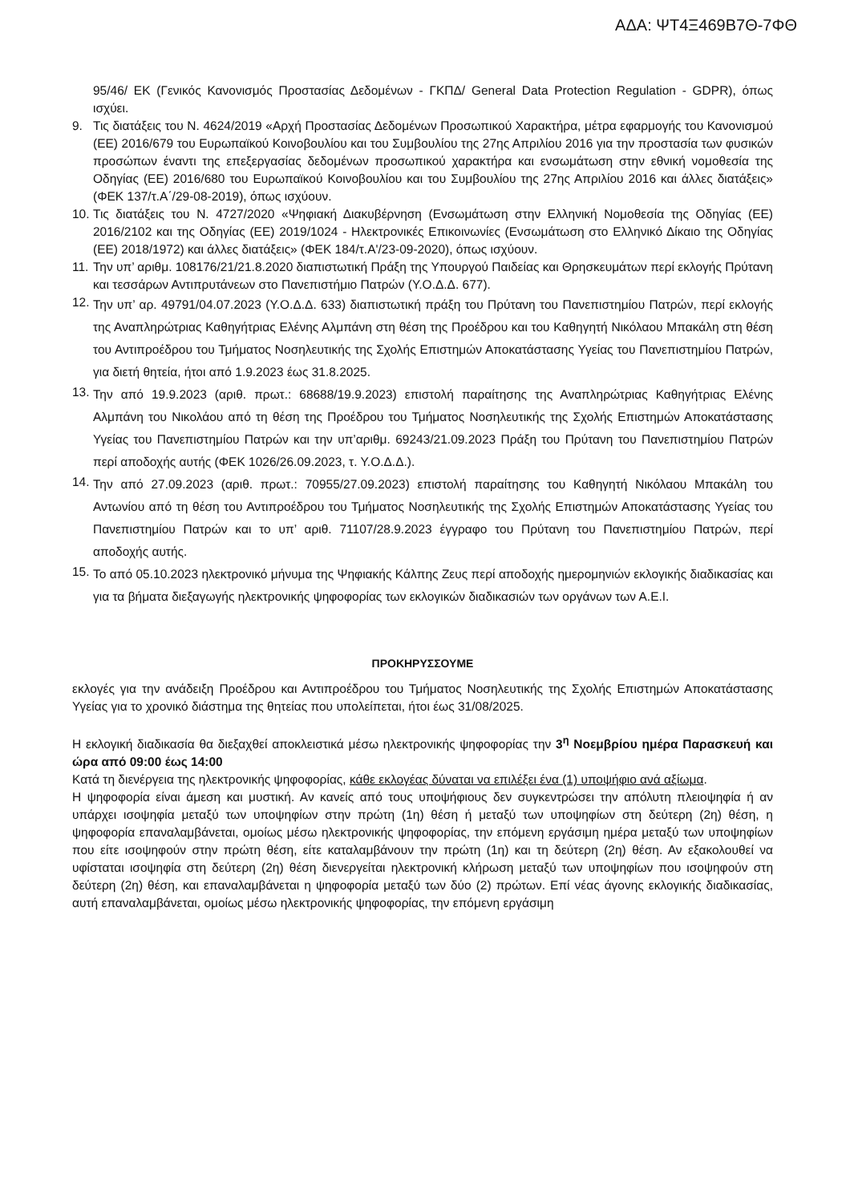ΑΔΑ: ΨΤ4Ξ469Β7Θ-7ΦΘ
95/46/ ΕΚ (Γενικός Κανονισμός Προστασίας Δεδομένων - ΓΚΠΔ/ General Data Protection Regulation - GDPR), όπως ισχύει.
9. Τις διατάξεις του Ν. 4624/2019 «Αρχή Προστασίας Δεδομένων Προσωπικού Χαρακτήρα, μέτρα εφαρμογής του Κανονισμού (ΕΕ) 2016/679 του Ευρωπαϊκού Κοινοβουλίου και του Συμβουλίου της 27ης Απριλίου 2016 για την προστασία των φυσικών προσώπων έναντι της επεξεργασίας δεδομένων προσωπικού χαρακτήρα και ενσωμάτωση στην εθνική νομοθεσία της Οδηγίας (ΕΕ) 2016/680 του Ευρωπαϊκού Κοινοβουλίου και του Συμβουλίου της 27ης Απριλίου 2016 και άλλες διατάξεις» (ΦΕΚ 137/τ.Α΄/29-08-2019), όπως ισχύουν.
10. Τις διατάξεις του Ν. 4727/2020 «Ψηφιακή Διακυβέρνηση (Ενσωμάτωση στην Ελληνική Νομοθεσία της Οδηγίας (ΕΕ) 2016/2102 και της Οδηγίας (ΕΕ) 2019/1024 - Ηλεκτρονικές Επικοινωνίες (Ενσωμάτωση στο Ελληνικό Δίκαιο της Οδηγίας (ΕΕ) 2018/1972) και άλλες διατάξεις» (ΦΕΚ 184/τ.Α'/23-09-2020), όπως ισχύουν.
11. Την υπ’ αριθμ. 108176/21/21.8.2020 διαπιστωτική Πράξη της Υπουργού Παιδείας και Θρησκευμάτων περί εκλογής Πρύτανη και τεσσάρων Αντιπρυτάνεων στο Πανεπιστήμιο Πατρών (Υ.Ο.Δ.Δ. 677).
12. Την υπ’ αρ. 49791/04.07.2023 (Υ.Ο.Δ.Δ. 633) διαπιστωτική πράξη του Πρύτανη του Πανεπιστημίου Πατρών, περί εκλογής της Αναπληρώτριας Καθηγήτριας Ελένης Αλμπάνη στη θέση της Προέδρου και του Καθηγητή Νικόλαου Μπακάλη στη θέση του Αντιπροέδρου του Τμήματος Νοσηλευτικής της Σχολής Επιστημών Αποκατάστασης Υγείας του Πανεπιστημίου Πατρών, για διετή θητεία, ήτοι από 1.9.2023 έως 31.8.2025.
13. Την από 19.9.2023 (αριθ. πρωτ.: 68688/19.9.2023) επιστολή παραίτησης της Αναπληρώτριας Καθηγήτριας Ελένης Αλμπάνη του Νικολάου από τη θέση της Προέδρου του Τμήματος Νοσηλευτικής της Σχολής Επιστημών Αποκατάστασης Υγείας του Πανεπιστημίου Πατρών και την υπ’αριθμ. 69243/21.09.2023 Πράξη του Πρύτανη του Πανεπιστημίου Πατρών περί αποδοχής αυτής (ΦΕΚ 1026/26.09.2023, τ. Υ.Ο.Δ.Δ.).
14. Την από 27.09.2023 (αριθ. πρωτ.: 70955/27.09.2023) επιστολή παραίτησης του Καθηγητή Νικόλαου Μπακάλη του Αντωνίου από τη θέση του Αντιπροέδρου του Τμήματος Νοσηλευτικής της Σχολής Επιστημών Αποκατάστασης Υγείας του Πανεπιστημίου Πατρών και το υπ’ αριθ. 71107/28.9.2023 έγγραφο του Πρύτανη του Πανεπιστημίου Πατρών, περί αποδοχής αυτής.
15. Το από 05.10.2023 ηλεκτρονικό μήνυμα της Ψηφιακής Κάλπης Ζευς περί αποδοχής ημερομηνιών εκλογικής διαδικασίας και για τα βήματα διεξαγωγής ηλεκτρονικής ψηφοφορίας των εκλογικών διαδικασιών των οργάνων των Α.Ε.Ι.
ΠΡΟΚΗΡΥΣΣΟΥΜΕ
εκλογές για την ανάδειξη Προέδρου και Αντιπροέδρου του Τμήματος Νοσηλευτικής της Σχολής Επιστημών Αποκατάστασης Υγείας για το χρονικό διάστημα της θητείας που υπολείπεται, ήτοι έως 31/08/2025.
Η εκλογική διαδικασία θα διεξαχθεί αποκλειστικά μέσω ηλεκτρονικής ψηφοφορίας την 3<sup>η</sup> Νοεμβρίου ημέρα Παρασκευή και ώρα από 09:00 έως 14:00
Κατά τη διενέργεια της ηλεκτρονικής ψηφοφορίας, κάθε εκλογέας δύναται να επιλέξει ένα (1) υποψήφιο ανά αξίωμα.
Η ψηφοφορία είναι άμεση και μυστική. Αν κανείς από τους υποψήφιους δεν συγκεντρώσει την απόλυτη πλειοψηφία ή αν υπάρχει ισοψηφία μεταξύ των υποψηφίων στην πρώτη (1η) θέση ή μεταξύ των υποψηφίων στη δεύτερη (2η) θέση, η ψηφοφορία επαναλαμβάνεται, ομοίως μέσω ηλεκτρονικής ψηφοφορίας, την επόμενη εργάσιμη ημέρα μεταξύ των υποψηφίων που είτε ισοψηφούν στην πρώτη θέση, είτε καταλαμβάνουν την πρώτη (1η) και τη δεύτερη (2η) θέση. Αν εξακολουθεί να υφίσταται ισοψηφία στη δεύτερη (2η) θέση διενεργείται ηλεκτρονική κλήρωση μεταξύ των υποψηφίων που ισοψηφούν στη δεύτερη (2η) θέση, και επαναλαμβάνεται η ψηφοφορία μεταξύ των δύο (2) πρώτων. Επί νέας άγονης εκλογικής διαδικασίας, αυτή επαναλαμβάνεται, ομοίως μέσω ηλεκτρονικής ψηφοφορίας, την επόμενη εργάσιμη